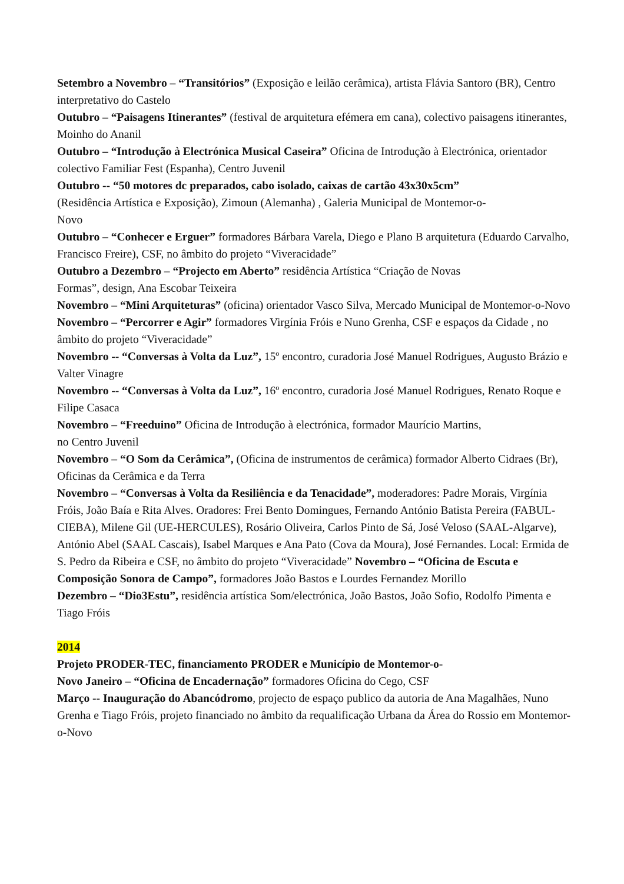Setembro a Novembro – “Transitórios” (Exposição e leilão cerâmica), artista Flávia Santoro (BR), Centro interpretativo do Castelo
Outubro – “Paisagens Itinerantes” (festival de arquitetura efémera em cana), colectivo paisagens itinerantes, Moinho do Ananil
Outubro – “Introdução à Electrónica Musical Caseira” Oficina de Introdução à Electrónica, orientador colectivo Familiar Fest (Espanha), Centro Juvenil
Outubro -- “50 motores dc preparados, cabo isolado, caixas de cartão 43x30x5cm”
(Residência Artística e Exposição), Zimoun (Alemanha) , Galeria Municipal de Montemor-o-
Novo
Outubro – “Conhecer e Erguer” formadores Bárbara Varela, Diego e Plano B arquitetura (Eduardo Carvalho, Francisco Freire), CSF, no âmbito do projeto “Viveracidade”
Outubro a Dezembro – “Projecto em Aberto” residência Artística “Criação de Novas
Formas”, design, Ana Escobar Teixeira
Novembro – “Mini Arquiteturas” (oficina) orientador Vasco Silva, Mercado Municipal de Montemor-o-Novo
Novembro – “Percorrer e Agir” formadores Virgínia Fróis e Nuno Grenha, CSF e espaços da Cidade , no âmbito do projeto “Viveracidade”
Novembro -- “Conversas à Volta da Luz”, 15º encontro, curadoria José Manuel Rodrigues, Augusto Brázio e Valter Vinagre
Novembro -- “Conversas à Volta da Luz”, 16º encontro, curadoria José Manuel Rodrigues, Renato Roque e Filipe Casaca
Novembro – “Freeduino” Oficina de Introdução à electrónica, formador Maurício Martins,
no Centro Juvenil
Novembro – “O Som da Cerâmica”, (Oficina de instrumentos de cerâmica) formador Alberto Cidraes (Br), Oficinas da Cerâmica e da Terra
Novembro – “Conversas à Volta da Resiliência e da Tenacidade”, moderadores: Padre Morais, Virgínia Fróis, João Baía e Rita Alves. Oradores: Frei Bento Domingues, Fernando António Batista Pereira (FABUL-CIEBA), Milene Gil (UE-HERCULES), Rosário Oliveira, Carlos Pinto de Sá, José Veloso (SAAL-Algarve), António Abel (SAAL Cascais), Isabel Marques e Ana Pato (Cova da Moura), José Fernandes. Local: Ermida de S. Pedro da Ribeira e CSF, no âmbito do projeto “Viveracidade” Novembro – “Oficina de Escuta e Composição Sonora de Campo”, formadores João Bastos e Lourdes Fernandez Morillo
Dezembro – “Dio3Estu”, residência artística Som/electrónica, João Bastos, João Sofio, Rodolfo Pimenta e Tiago Fróis
2014
Projeto PRODER-TEC, financiamento PRODER e Município de Montemor-o-
Novo Janeiro – “Oficina de Encadernação” formadores Oficina do Cego, CSF
Março -- Inauguração do Abancódromo, projecto de espaço publico da autoria de Ana Magalhães, Nuno Grenha e Tiago Fróis, projeto financiado no âmbito da requalificação Urbana da Área do Rossio em Montemor-o-Novo